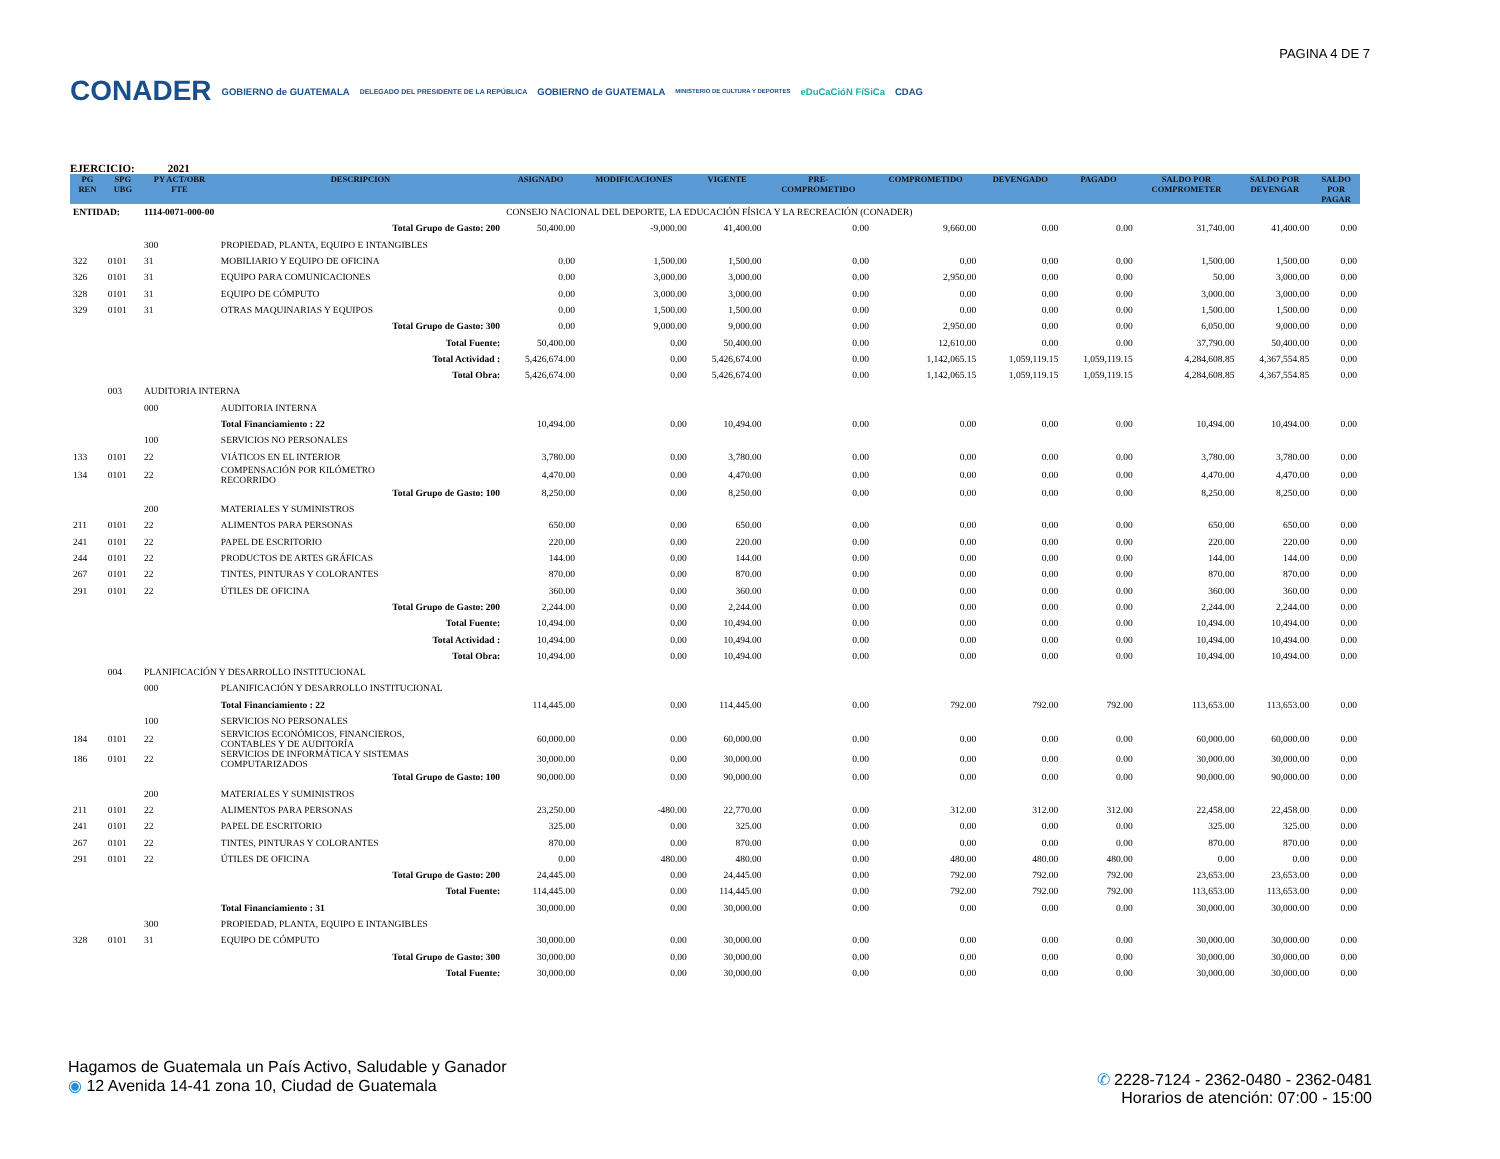PAGINA 4 DE 7
CONADER
GOBIERNO de GUATEMALA
DELEGADO DEL PRESIDENTE DE LA REPÚBLICA
GOBIERNO de GUATEMALA
MINISTERIO DE CULTURA Y DEPORTES
eDuCaCióN FíSiCa CDAG
EJERCICIO: 2021
| PG REN | SPG UBG | PY ACT/OBR FTE | DESCRIPCION | ASIGNADO | MODIFICACIONES | VIGENTE | PRE- COMPROMETIDO | COMPROMETIDO | DEVENGADO | PAGADO | SALDO POR COMPROMETER | SALDO POR DEVENGAR | SALDO POR PAGAR |
| --- | --- | --- | --- | --- | --- | --- | --- | --- | --- | --- | --- | --- | --- |
| ENTIDAD: | | 1114-0071-000-00 | | CONSEJO NACIONAL DEL DEPORTE, LA EDUCACIÓN FÍSICA Y LA RECREACIÓN (CONADER) | | | | | | | | | |
| | | | Total Grupo de Gasto: 200 | 50,400.00 | -9,000.00 | 41,400.00 | 0.00 | 9,660.00 | 0.00 | 0.00 | 31,740.00 | 41,400.00 | 0.00 |
| | | 300 | PROPIEDAD, PLANTA, EQUIPO E INTANGIBLES | | | | | | | | | | |
| 322 | 0101 | 31 | MOBILIARIO Y EQUIPO DE OFICINA | 0.00 | 1,500.00 | 1,500.00 | 0.00 | 0.00 | 0.00 | 0.00 | 1,500.00 | 1,500.00 | 0.00 |
| 326 | 0101 | 31 | EQUIPO PARA COMUNICACIONES | 0.00 | 3,000.00 | 3,000.00 | 0.00 | 2,950.00 | 0.00 | 0.00 | 50.00 | 3,000.00 | 0.00 |
| 328 | 0101 | 31 | EQUIPO DE CÓMPUTO | 0.00 | 3,000.00 | 3,000.00 | 0.00 | 0.00 | 0.00 | 0.00 | 3,000.00 | 3,000.00 | 0.00 |
| 329 | 0101 | 31 | OTRAS MAQUINARIAS Y EQUIPOS | 0.00 | 1,500.00 | 1,500.00 | 0.00 | 0.00 | 0.00 | 0.00 | 1,500.00 | 1,500.00 | 0.00 |
| | | | Total Grupo de Gasto: 300 | 0.00 | 9,000.00 | 9,000.00 | 0.00 | 2,950.00 | 0.00 | 0.00 | 6,050.00 | 9,000.00 | 0.00 |
| | | | Total Fuente: | 50,400.00 | 0.00 | 50,400.00 | 0.00 | 12,610.00 | 0.00 | 0.00 | 37,790.00 | 50,400.00 | 0.00 |
| | | | Total Actividad : | 5,426,674.00 | 0.00 | 5,426,674.00 | 0.00 | 1,142,065.15 | 1,059,119.15 | 1,059,119.15 | 4,284,608.85 | 4,367,554.85 | 0.00 |
| | | | Total Obra: | 5,426,674.00 | 0.00 | 5,426,674.00 | 0.00 | 1,142,065.15 | 1,059,119.15 | 1,059,119.15 | 4,284,608.85 | 4,367,554.85 | 0.00 |
| | 003 | AUDITORIA INTERNA | | | | | | | | | | | |
| | | 000 | AUDITORIA INTERNA | | | | | | | | | | |
| | | | Total Financiamiento : 22 | 10,494.00 | 0.00 | 10,494.00 | 0.00 | 0.00 | 0.00 | 0.00 | 10,494.00 | 10,494.00 | 0.00 |
| | | 100 | SERVICIOS NO PERSONALES | | | | | | | | | | |
| 133 | 0101 | 22 | VIÁTICOS EN EL INTERIOR | 3,780.00 | 0.00 | 3,780.00 | 0.00 | 0.00 | 0.00 | 0.00 | 3,780.00 | 3,780.00 | 0.00 |
| 134 | 0101 | 22 | COMPENSACIÓN POR KILÓMETRO RECORRIDO | 4,470.00 | 0.00 | 4,470.00 | 0.00 | 0.00 | 0.00 | 0.00 | 4,470.00 | 4,470.00 | 0.00 |
| | | | Total Grupo de Gasto: 100 | 8,250.00 | 0.00 | 8,250.00 | 0.00 | 0.00 | 0.00 | 0.00 | 8,250.00 | 8,250.00 | 0.00 |
| | | 200 | MATERIALES Y SUMINISTROS | | | | | | | | | | |
| 211 | 0101 | 22 | ALIMENTOS PARA PERSONAS | 650.00 | 0.00 | 650.00 | 0.00 | 0.00 | 0.00 | 0.00 | 650.00 | 650.00 | 0.00 |
| 241 | 0101 | 22 | PAPEL DE ESCRITORIO | 220.00 | 0.00 | 220.00 | 0.00 | 0.00 | 0.00 | 0.00 | 220.00 | 220.00 | 0.00 |
| 244 | 0101 | 22 | PRODUCTOS DE ARTES GRÁFICAS | 144.00 | 0.00 | 144.00 | 0.00 | 0.00 | 0.00 | 0.00 | 144.00 | 144.00 | 0.00 |
| 267 | 0101 | 22 | TINTES, PINTURAS Y COLORANTES | 870.00 | 0.00 | 870.00 | 0.00 | 0.00 | 0.00 | 0.00 | 870.00 | 870.00 | 0.00 |
| 291 | 0101 | 22 | ÚTILES DE OFICINA | 360.00 | 0.00 | 360.00 | 0.00 | 0.00 | 0.00 | 0.00 | 360.00 | 360.00 | 0.00 |
| | | | Total Grupo de Gasto: 200 | 2,244.00 | 0.00 | 2,244.00 | 0.00 | 0.00 | 0.00 | 0.00 | 2,244.00 | 2,244.00 | 0.00 |
| | | | Total Fuente: | 10,494.00 | 0.00 | 10,494.00 | 0.00 | 0.00 | 0.00 | 0.00 | 10,494.00 | 10,494.00 | 0.00 |
| | | | Total Actividad : | 10,494.00 | 0.00 | 10,494.00 | 0.00 | 0.00 | 0.00 | 0.00 | 10,494.00 | 10,494.00 | 0.00 |
| | | | Total Obra: | 10,494.00 | 0.00 | 10,494.00 | 0.00 | 0.00 | 0.00 | 0.00 | 10,494.00 | 10,494.00 | 0.00 |
| | 004 | PLANIFICACIÓN Y DESARROLLO INSTITUCIONAL | | | | | | | | | | | |
| | | 000 | PLANIFICACIÓN Y DESARROLLO INSTITUCIONAL | | | | | | | | | | |
| | | | Total Financiamiento : 22 | 114,445.00 | 0.00 | 114,445.00 | 0.00 | 792.00 | 792.00 | 792.00 | 113,653.00 | 113,653.00 | 0.00 |
| | | 100 | SERVICIOS NO PERSONALES | | | | | | | | | | |
| 184 | 0101 | 22 | SERVICIOS ECONÓMICOS, FINANCIEROS, CONTABLES Y DE AUDITORÍA | 60,000.00 | 0.00 | 60,000.00 | 0.00 | 0.00 | 0.00 | 0.00 | 60,000.00 | 60,000.00 | 0.00 |
| 186 | 0101 | 22 | SERVICIOS DE INFORMÁTICA Y SISTEMAS COMPUTARIZADOS | 30,000.00 | 0.00 | 30,000.00 | 0.00 | 0.00 | 0.00 | 0.00 | 30,000.00 | 30,000.00 | 0.00 |
| | | | Total Grupo de Gasto: 100 | 90,000.00 | 0.00 | 90,000.00 | 0.00 | 0.00 | 0.00 | 0.00 | 90,000.00 | 90,000.00 | 0.00 |
| | | 200 | MATERIALES Y SUMINISTROS | | | | | | | | | | |
| 211 | 0101 | 22 | ALIMENTOS PARA PERSONAS | 23,250.00 | -480.00 | 22,770.00 | 0.00 | 312.00 | 312.00 | 312.00 | 22,458.00 | 22,458.00 | 0.00 |
| 241 | 0101 | 22 | PAPEL DE ESCRITORIO | 325.00 | 0.00 | 325.00 | 0.00 | 0.00 | 0.00 | 0.00 | 325.00 | 325.00 | 0.00 |
| 267 | 0101 | 22 | TINTES, PINTURAS Y COLORANTES | 870.00 | 0.00 | 870.00 | 0.00 | 0.00 | 0.00 | 0.00 | 870.00 | 870.00 | 0.00 |
| 291 | 0101 | 22 | ÚTILES DE OFICINA | 0.00 | 480.00 | 480.00 | 0.00 | 480.00 | 480.00 | 480.00 | 0.00 | 0.00 | 0.00 |
| | | | Total Grupo de Gasto: 200 | 24,445.00 | 0.00 | 24,445.00 | 0.00 | 792.00 | 792.00 | 792.00 | 23,653.00 | 23,653.00 | 0.00 |
| | | | Total Fuente: | 114,445.00 | 0.00 | 114,445.00 | 0.00 | 792.00 | 792.00 | 792.00 | 113,653.00 | 113,653.00 | 0.00 |
| | | | Total Financiamiento : 31 | 30,000.00 | 0.00 | 30,000.00 | 0.00 | 0.00 | 0.00 | 0.00 | 30,000.00 | 30,000.00 | 0.00 |
| | | 300 | PROPIEDAD, PLANTA, EQUIPO E INTANGIBLES | | | | | | | | | | |
| 328 | 0101 | 31 | EQUIPO DE CÓMPUTO | 30,000.00 | 0.00 | 30,000.00 | 0.00 | 0.00 | 0.00 | 0.00 | 30,000.00 | 30,000.00 | 0.00 |
| | | | Total Grupo de Gasto: 300 | 30,000.00 | 0.00 | 30,000.00 | 0.00 | 0.00 | 0.00 | 0.00 | 30,000.00 | 30,000.00 | 0.00 |
| | | | Total Fuente: | 30,000.00 | 0.00 | 30,000.00 | 0.00 | 0.00 | 0.00 | 0.00 | 30,000.00 | 30,000.00 | 0.00 |
Hagamos de Guatemala un País Activo, Saludable y Ganador
◉ 12 Avenida 14-41 zona 10, Ciudad de Guatemala
✆ 2228-7124 - 2362-0480 - 2362-0481
Horarios de atención: 07:00 - 15:00